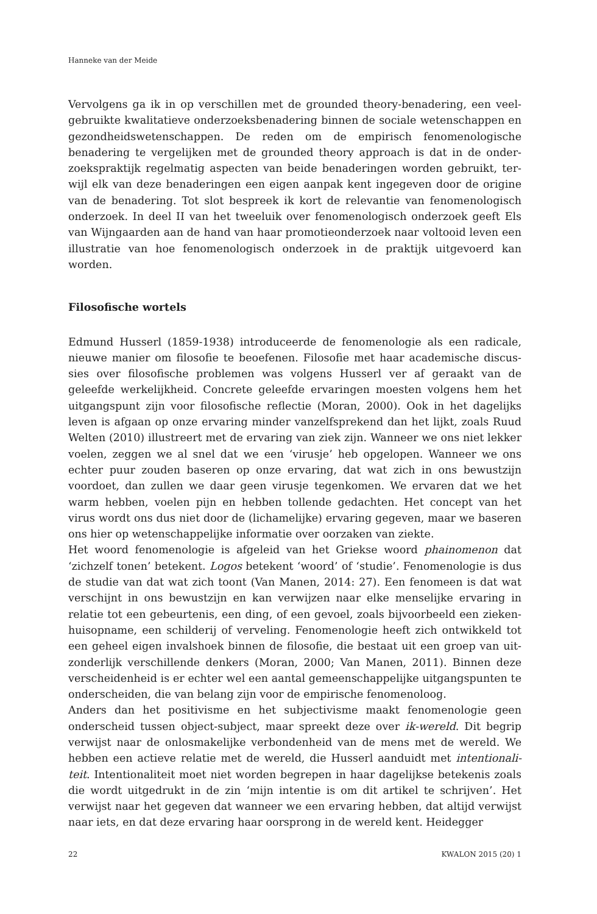Hanneke van der Meide
Vervolgens ga ik in op verschillen met de grounded theory-benadering, een veel­gebruikte kwalitatieve onderzoeksbenadering binnen de sociale wetenschappen en gezondheidswetenschappen. De reden om de empirisch fenomenologische benadering te vergelijken met de grounded theory approach is dat in de onder­zoekspraktijk regelmatig aspecten van beide benaderingen worden gebruikt, ter­wijl elk van deze benaderingen een eigen aanpak kent ingegeven door de origine van de benadering. Tot slot bespreek ik kort de relevantie van fenomenologisch onderzoek. In deel II van het tweeluik over fenomenologisch onderzoek geeft Els van Wijngaarden aan de hand van haar promotieonderzoek naar voltooid leven een illustratie van hoe fenomenologisch onderzoek in de praktijk uitge­voerd kan worden.
Filosofische wortels
Edmund Husserl (1859-1938) introduceerde de fenomenologie als een radicale, nieuwe manier om filosofie te beoefenen. Filosofie met haar academische discus­sies over filosofische problemen was volgens Husserl ver af geraakt van de geleefde werkelijkheid. Concrete geleefde ervaringen moesten volgens hem het uitgangspunt zijn voor filosofische reflectie (Moran, 2000). Ook in het dagelijks leven is afgaan op onze ervaring minder vanzelfsprekend dan het lijkt, zoals Ruud Welten (2010) illustreert met de ervaring van ziek zijn. Wanneer we ons niet lekker voelen, zeggen we al snel dat we een ‘virusje’ heb opgelopen. Wanneer we ons echter puur zouden baseren op onze ervaring, dat wat zich in ons bewust­zijn voordoet, dan zullen we daar geen virusje tegenkomen. We ervaren dat we het warm hebben, voelen pijn en hebben tollende gedachten. Het concept van het virus wordt ons dus niet door de (lichamelijke) ervaring gegeven, maar we baseren ons hier op wetenschappelijke informatie over oorzaken van ziekte.
Het woord fenomenologie is afgeleid van het Griekse woord phainomenon dat ‘zichzelf tonen’ betekent. Logos betekent ‘woord’ of ‘studie’. Fenomenologie is dus de studie van dat wat zich toont (Van Manen, 2014: 27). Een fenomeen is dat wat verschijnt in ons bewustzijn en kan verwijzen naar elke menselijke ervaring in relatie tot een gebeurtenis, een ding, of een gevoel, zoals bijvoorbeeld een zieken­huisopname, een schilderij of verveling. Fenomenologie heeft zich ontwikkeld tot een geheel eigen invalshoek binnen de filosofie, die bestaat uit een groep van uit­zonderlijk verschillende denkers (Moran, 2000; Van Manen, 2011). Binnen deze verscheidenheid is er echter wel een aantal gemeenschappelijke uitgangspunten te onderscheiden, die van belang zijn voor de empirische fenomenoloog.
Anders dan het positivisme en het subjectivisme maakt fenomenologie geen onderscheid tussen object-subject, maar spreekt deze over ik-wereld. Dit begrip verwijst naar de onlosmakelijke verbondenheid van de mens met de wereld. We hebben een actieve relatie met de wereld, die Husserl aanduidt met intentionali­teit. Intentionaliteit moet niet worden begrepen in haar dagelijkse betekenis zoals die wordt uitgedrukt in de zin ‘mijn intentie is om dit artikel te schrijven’. Het verwijst naar het gegeven dat wanneer we een ervaring hebben, dat altijd verwijst naar iets, en dat deze ervaring haar oorsprong in de wereld kent. Heidegger
22 KWALON 2015 (20) 1